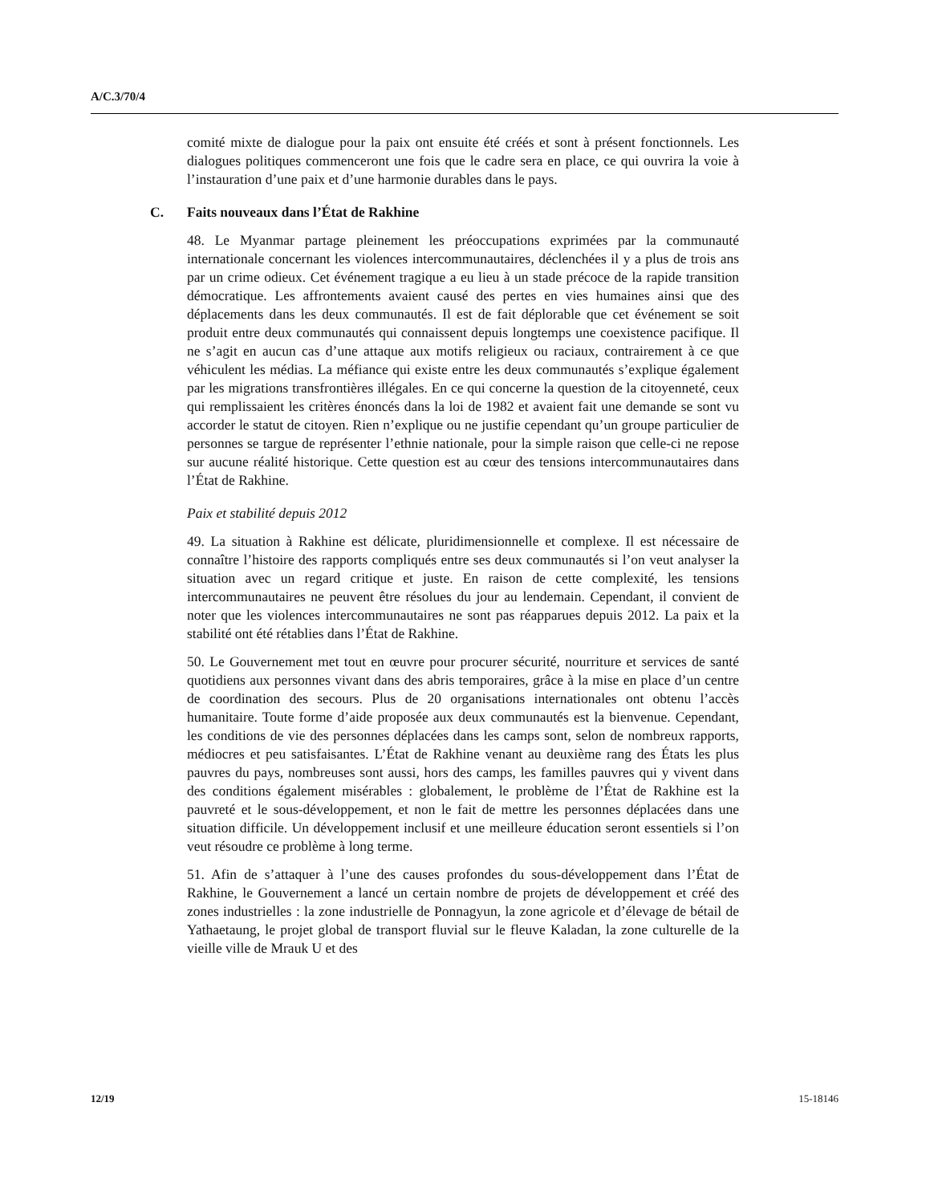A/C.3/70/4
comité mixte de dialogue pour la paix ont ensuite été créés et sont à présent fonctionnels. Les dialogues politiques commenceront une fois que le cadre sera en place, ce qui ouvrira la voie à l’instauration d’une paix et d’une harmonie durables dans le pays.
C. Faits nouveaux dans l’État de Rakhine
48. Le Myanmar partage pleinement les préoccupations exprimées par la communauté internationale concernant les violences intercommunautaires, déclenchées il y a plus de trois ans par un crime odieux. Cet événement tragique a eu lieu à un stade précoce de la rapide transition démocratique. Les affrontements avaient causé des pertes en vies humaines ainsi que des déplacements dans les deux communautés. Il est de fait déplorable que cet événement se soit produit entre deux communautés qui connaissent depuis longtemps une coexistence pacifique. Il ne s’agit en aucun cas d’une attaque aux motifs religieux ou raciaux, contrairement à ce que véhiculent les médias. La méfiance qui existe entre les deux communautés s’explique également par les migrations transfrontières illégales. En ce qui concerne la question de la citoyenneté, ceux qui remplissaient les critères énoncés dans la loi de 1982 et avaient fait une demande se sont vu accorder le statut de citoyen. Rien n’explique ou ne justifie cependant qu’un groupe particulier de personnes se targue de représenter l’ethnie nationale, pour la simple raison que celle-ci ne repose sur aucune réalité historique. Cette question est au cœur des tensions intercommunautaires dans l’État de Rakhine.
Paix et stabilité depuis 2012
49. La situation à Rakhine est délicate, pluridimensionnelle et complexe. Il est nécessaire de connaître l’histoire des rapports compliqués entre ses deux communautés si l’on veut analyser la situation avec un regard critique et juste. En raison de cette complexité, les tensions intercommunautaires ne peuvent être résolues du jour au lendemain. Cependant, il convient de noter que les violences intercommunautaires ne sont pas réapparues depuis 2012. La paix et la stabilité ont été rétablies dans l’État de Rakhine.
50. Le Gouvernement met tout en œuvre pour procurer sécurité, nourriture et services de santé quotidiens aux personnes vivant dans des abris temporaires, grâce à la mise en place d’un centre de coordination des secours. Plus de 20 organisations internationales ont obtenu l’accès humanitaire. Toute forme d’aide proposée aux deux communautés est la bienvenue. Cependant, les conditions de vie des personnes déplacées dans les camps sont, selon de nombreux rapports, médiocres et peu satisfaisantes. L’État de Rakhine venant au deuxième rang des États les plus pauvres du pays, nombreuses sont aussi, hors des camps, les familles pauvres qui y vivent dans des conditions également misérables : globalement, le problème de l’État de Rakhine est la pauvreté et le sous-développement, et non le fait de mettre les personnes déplacées dans une situation difficile. Un développement inclusif et une meilleure éducation seront essentiels si l’on veut résoudre ce problème à long terme.
51. Afin de s’attaquer à l’une des causes profondes du sous-développement dans l’État de Rakhine, le Gouvernement a lancé un certain nombre de projets de développement et créé des zones industrielles : la zone industrielle de Ponnagyun, la zone agricole et d’élevage de bétail de Yathaetaung, le projet global de transport fluvial sur le fleuve Kaladan, la zone culturelle de la vieille ville de Mrauk U et des
12/19 15-18146